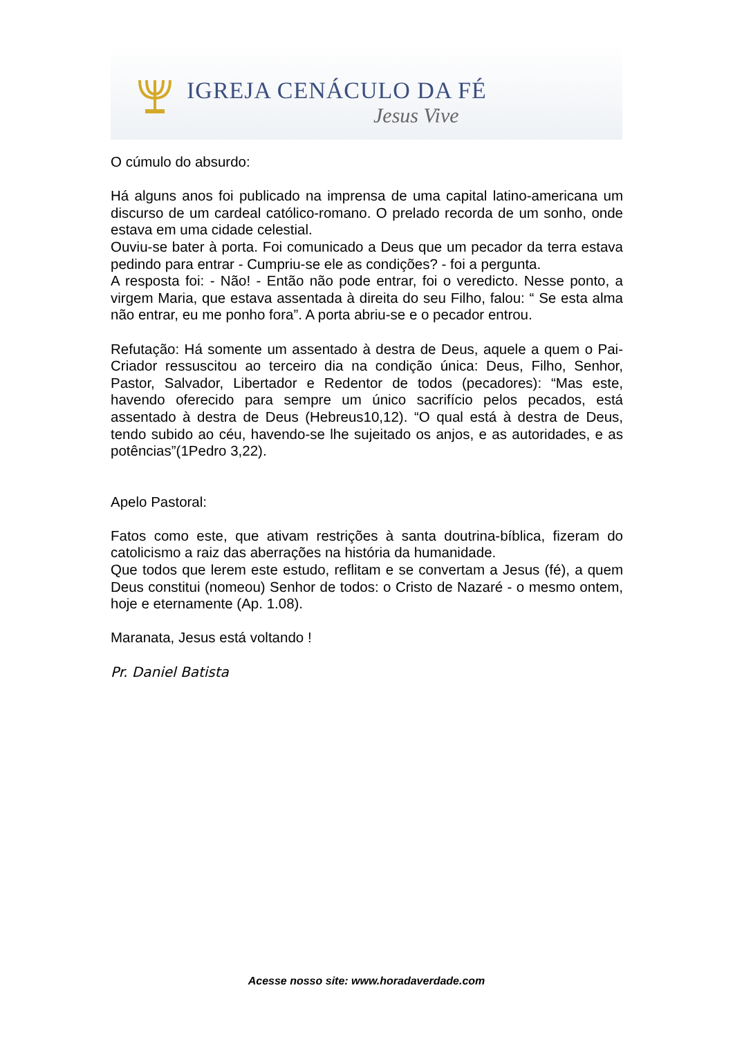IGREJA CENÁCULO DA FÉ
Jesus Vive
O cúmulo do absurdo:
Há alguns anos foi publicado na imprensa de uma capital latino-americana um discurso de um cardeal católico-romano. O prelado recorda de um sonho, onde estava em uma cidade celestial.
Ouviu-se bater à porta. Foi comunicado a Deus que um pecador da terra estava pedindo para entrar - Cumpriu-se ele as condições? - foi a pergunta.
A resposta foi: - Não! - Então não pode entrar, foi o veredicto. Nesse ponto, a virgem Maria, que estava assentada à direita do seu Filho, falou: “ Se esta alma não entrar, eu me ponho fora”. A porta abriu-se e o pecador entrou.
Refutação: Há somente um assentado à destra de Deus, aquele a quem o Pai-Criador ressuscitou ao terceiro dia na condição única: Deus, Filho, Senhor, Pastor, Salvador, Libertador e Redentor de todos (pecadores): “Mas este, havendo oferecido para sempre um único sacrifício pelos pecados, está assentado à destra de Deus (Hebreus10,12). “O qual está à destra de Deus, tendo subido ao céu, havendo-se lhe sujeitado os anjos, e as autoridades, e as potências”(1Pedro 3,22).
Apelo Pastoral:
Fatos como este, que ativam restrições à santa doutrina-bíblica, fizeram do catolicismo a raiz das aberrações na história da humanidade.
Que todos que lerem este estudo, reflitam e se convertam a Jesus (fé), a quem Deus constitui (nomeou) Senhor de todos: o Cristo de Nazaré - o mesmo ontem, hoje e eternamente (Ap. 1.08).
Maranata, Jesus está voltando !
Pr. Daniel Batista
Acesse nosso site: www.horadaverdade.com